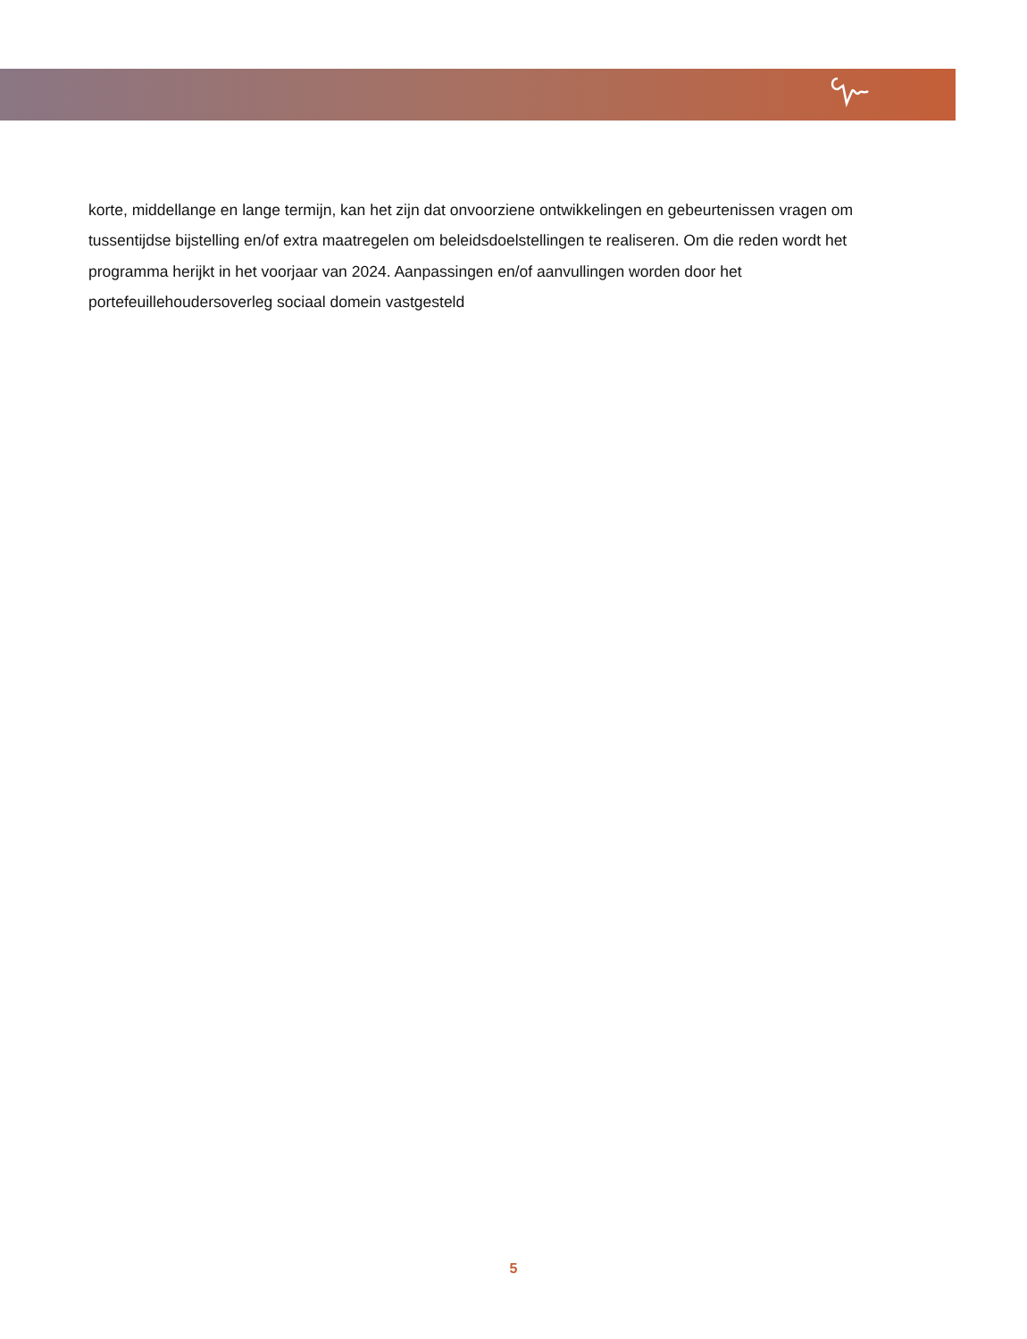korte, middellange en lange termijn, kan het zijn dat onvoorziene ontwikkelingen en gebeurtenissen vragen om tussentijdse bijstelling en/of extra maatregelen om beleidsdoelstellingen te realiseren. Om die reden wordt het programma herijkt in het voorjaar van 2024. Aanpassingen en/of aanvullingen worden door het portefeuillehoudersoverleg sociaal domein vastgesteld
5